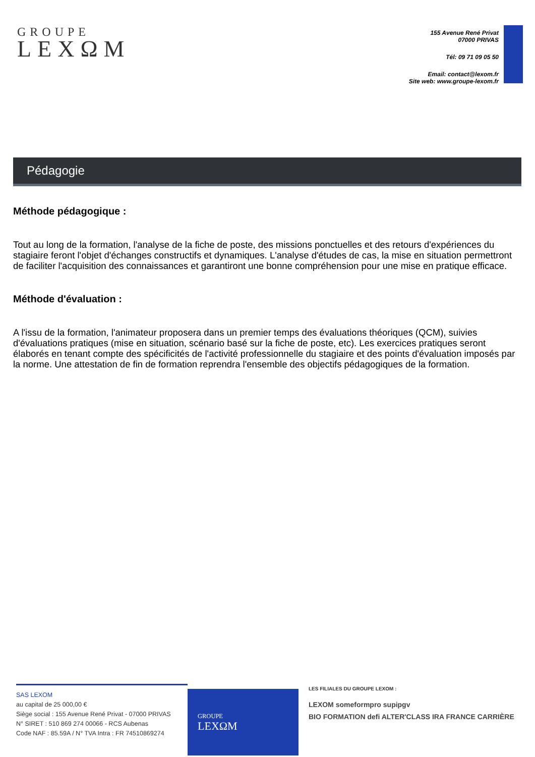GROUPE
LEXΩM
155 Avenue René Privat
07000 PRIVAS
Tél: 09 71 09 05 50
Email: contact@lexom.fr
Site web: www.groupe-lexom.fr
Pédagogie
Méthode pédagogique :
Tout au long de la formation, l'analyse de la fiche de poste, des missions ponctuelles et des retours d'expériences du stagiaire feront l'objet d'échanges constructifs et dynamiques. L'analyse d'études de cas, la mise en situation permettront de faciliter l'acquisition des connaissances et garantiront une bonne compréhension pour une mise en pratique efficace.
Méthode d'évaluation :
A l'issu de la formation, l'animateur proposera dans un premier temps des évaluations théoriques (QCM), suivies d'évaluations pratiques (mise en situation, scénario basé sur la fiche de poste, etc). Les exercices pratiques seront élaborés en tenant compte des spécificités de l'activité professionnelle du stagiaire et des points d'évaluation imposés par la norme. Une attestation de fin de formation reprendra l'ensemble des objectifs pédagogiques de la formation.
SAS LEXOM
au capital de 25 000,00 €
Siège social : 155 Avenue René Privat - 07000 PRIVAS
N° SIRET : 510 869 274 00066 - RCS Aubenas
Code NAF : 85.59A / N° TVA Intra : FR 74510869274
GROUPE
LEXΩM
LES FILIALES DU GROUPE LEXOM :
LEXOM someformpro supipgv
BIO FORMATION defi ALTER'CLASS IRA FRANCE CARRIÈRE